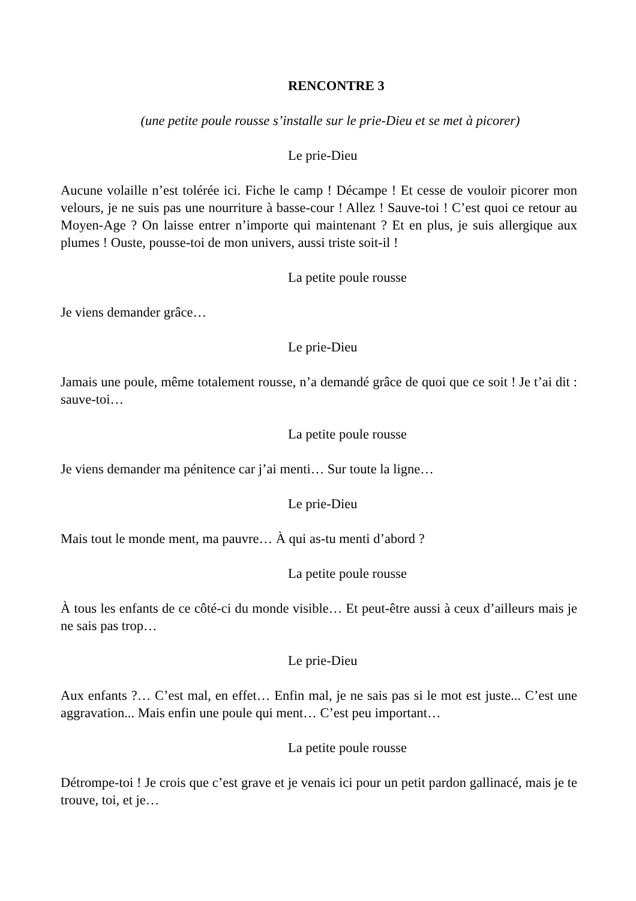RENCONTRE 3
(une petite poule rousse s’installe sur le prie-Dieu et se met à picorer)
Le prie-Dieu
Aucune volaille n’est tolérée ici. Fiche le camp ! Décampe ! Et cesse de vouloir picorer mon velours, je ne suis pas une nourriture à basse-cour ! Allez ! Sauve-toi ! C’est quoi ce retour au Moyen-Age ? On laisse entrer n’importe qui maintenant ? Et en plus, je suis allergique aux plumes ! Ouste, pousse-toi de mon univers, aussi triste soit-il !
La petite poule rousse
Je viens demander grâce…
Le prie-Dieu
Jamais une poule, même totalement rousse, n’a demandé grâce de quoi que ce soit ! Je t’ai dit : sauve-toi…
La petite poule rousse
Je viens demander ma pénitence car j’ai menti… Sur toute la ligne…
Le prie-Dieu
Mais tout le monde ment, ma pauvre… À qui as-tu menti d’abord ?
La petite poule rousse
À tous les enfants de ce côté-ci du monde visible… Et peut-être aussi à ceux d’ailleurs mais je ne sais pas trop…
Le prie-Dieu
Aux enfants ?… C’est mal, en effet… Enfin mal, je ne sais pas si le mot est juste... C’est une aggravation... Mais enfin une poule qui ment… C’est peu important…
La petite poule rousse
Détrompe-toi ! Je crois que c’est grave et je venais ici pour un petit pardon gallinacé, mais je te trouve, toi, et je…